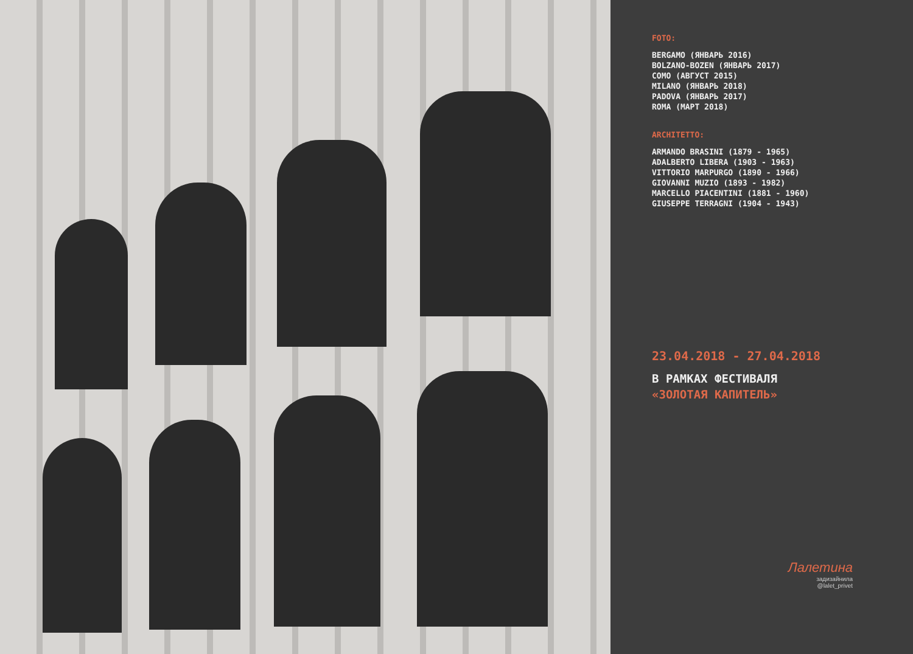FOTO:
BERGAMO (ЯНВАРЬ 2016)
BOLZANO-BOZEN (ЯНВАРЬ 2017)
COMO (АВГУСТ 2015)
MILANO (ЯНВАРЬ 2018)
PADOVA (ЯНВАРЬ 2017)
ROMA (МАРТ 2018)
ARCHITETTO:
ARMANDO BRASINI (1879 - 1965)
ADALBERTO LIBERA (1903 - 1963)
VITTORIO MARPURGO (1890 - 1966)
GIOVANNI MUZIO (1893 - 1982)
MARCELLO PIACENTINI (1881 - 1960)
GIUSEPPE TERRAGNI (1904 - 1943)
23.04.2018 - 27.04.2018
В РАМКАХ ФЕСТИВАЛЯ
«ЗОЛОТАЯ КАПИТЕЛЬ»
Лалетина
задизайнила
@lalet_privet